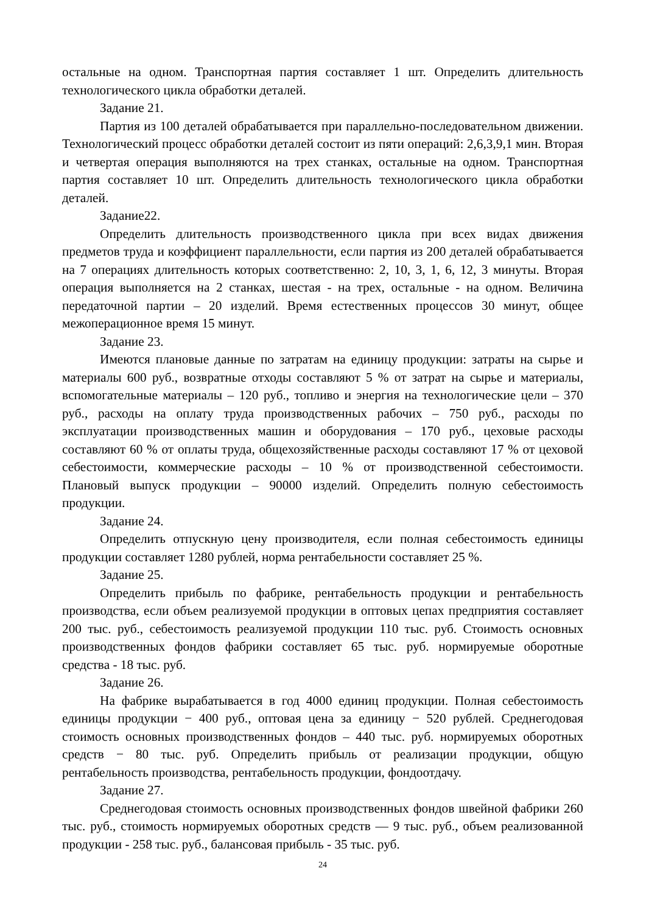остальные на одном. Транспортная партия составляет 1 шт. Определить длительность технологического цикла обработки деталей.
Задание 21.
Партия из 100 деталей обрабатывается при параллельно-последовательном движении. Технологический процесс обработки деталей состоит из пяти операций: 2,6,3,9,1 мин. Вторая и четвертая операция выполняются на трех станках, остальные на одном. Транспортная партия составляет 10 шт. Определить длительность технологического цикла обработки деталей.
Задание22.
Определить длительность производственного цикла при всех видах движения предметов труда и коэффициент параллельности, если партия из 200 деталей обрабатывается на 7 операциях длительность которых соответственно: 2, 10, 3, 1, 6, 12, 3 минуты. Вторая операция выполняется на 2 станках, шестая - на трех, остальные - на одном. Величина передаточной партии – 20 изделий. Время естественных процессов 30 минут, общее межоперационное время 15 минут.
Задание 23.
Имеются плановые данные по затратам на единицу продукции: затраты на сырье и материалы 600 руб., возвратные отходы составляют 5 % от затрат на сырье и материалы, вспомогательные материалы – 120 руб., топливо и энергия на технологические цели – 370 руб., расходы на оплату труда производственных рабочих – 750 руб., расходы по эксплуатации производственных машин и оборудования – 170 руб., цеховые расходы составляют 60 % от оплаты труда, общехозяйственные расходы составляют 17 % от цеховой себестоимости, коммерческие расходы – 10 % от производственной себестоимости. Плановый выпуск продукции – 90000 изделий. Определить полную себестоимость продукции.
Задание 24.
Определить отпускную цену производителя, если полная себестоимость единицы продукции составляет 1280 рублей, норма рентабельности составляет 25 %.
Задание 25.
Определить прибыль по фабрике, рентабельность продукции и рентабельность производства, если объем реализуемой продукции в оптовых цепах предприятия составляет 200 тыс. руб., себестоимость реализуемой продукции 110 тыс. руб. Стоимость основных производственных фондов фабрики составляет 65 тыс. руб. нормируемые оборотные средства - 18 тыс. руб.
Задание 26.
На фабрике вырабатывается в год 4000 единиц продукции. Полная себестоимость единицы продукции − 400 руб., оптовая цена за единицу − 520 рублей. Среднегодовая стоимость основных производственных фондов – 440 тыс. руб. нормируемых оборотных средств − 80 тыс. руб. Определить прибыль от реализации продукции, общую рентабельность производства, рентабельность продукции, фондоотдачу.
Задание 27.
Среднегодовая стоимость основных производственных фондов швейной фабрики 260 тыс. руб., стоимость нормируемых оборотных средств — 9 тыс. руб., объем реализованной продукции - 258 тыс. руб., балансовая прибыль - 35 тыс. руб.
24